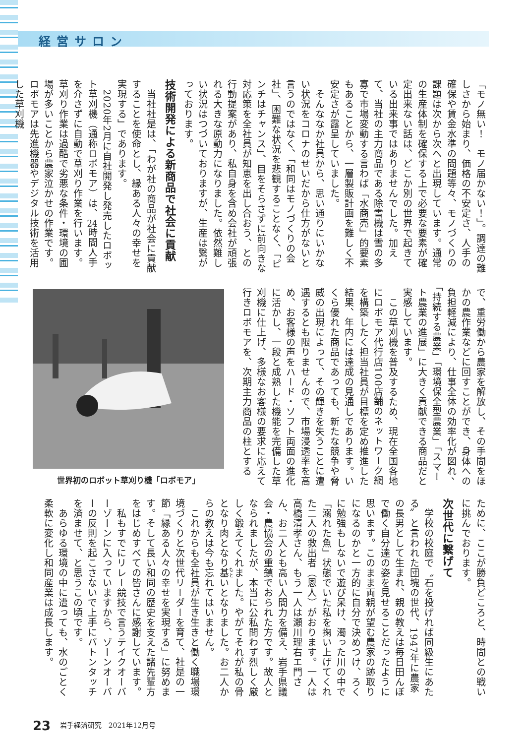経営サロン
「モノ無い！　モノ届かない！」。調達の難しさから始まり、価格の不安定さ、人手の確保や賃金水準の問題等々、モノづくりの課題は次から次へと出現しています。通常の生産体制を確保する上で必要な要素が確定出来ない話は、どこか別の世界で起きている出来事ではありませんでした。加えて、当社の主力商品である除雪機は雪の多寡で市場変動する言わば「水商売」的要素もあることから、一層製販計画を難しく不安定さが露呈していました。
　そんななか社員から、思い通りにいかない状況をコロナのせいだから仕方がないと言うのではなく、「和同はモノづくりの会社」、困難な状況を悲観することなく、「ピンチはチャンス」、目をそらさずに前向きな対応策を全社員が知恵を出し合おう、との行動提案があり、私自身を含め会社が頑張れる大きな原動力になりました。依然難しい状況はつづいておりますが、生産は繋がっております。
技術開発による新商品で社会に貢献
　当社社是は、「わが社の商品が社会に貢献することを使命とし、縁ある人々の幸せを実現する」であります。
　2020年2月に自社開発し発売したロボット草刈機（通称ロボモア）は、24時間人手を介さずに自動で草刈り作業を行います。草刈り作業は過酷で劣悪な条件・環境の圃場が多いことから農家泣かせの作業です。ロボモアは先進機器やデジタル技術を活用した草刈機
で、重労働から農家を解放し、その手間をほかの農作業などに回すことができ、身体への負担軽減により、仕事全体の効率化が図れ、「持続する農業」「環境保全型農業」「スマート農業の進展」に大きく貢献できる商品だと実感しています。
　この草刈機を普及するため、現在全国各地にロボモア代行店100店舗のネットワーク網を構築したく担当社員が目標を定め推進した結果、年内には達成の見通しであります。いくら優れた商品であっても、新たな競争や脅威の出現によって、その輝きを失うことに遭遇するとも限りませんので、市場浸透率を高め、お客様の声をハード・ソフト両面の進化に活かし、一段と成熟した機能を完備した草刈機に仕上げ、多様なお客様の要求に応えて行きロボモアを、次期主力商品の柱とする
世界初のロボット草刈り機「ロボモア」
ために、ここが勝負どころと、時間との戦いに挑んでおります。
次世代に繋げて
　学校の校庭で〝石を投げれば同級生にあたる〟と言われた団塊の世代、1947年に農家の長男として生まれ、親の教えは毎日田んぼで働く自分達の姿を見せることだったように思います。このまま両親が望む農家の跡取りになるのかと一方的に自分で決めつけ、ろくに勉強もしないで遊び呆け、濁った川の中で「溺れた魚」状態でいた私を掬い上げてくれた二人の救出者（恩人）がおります。一人は高橋清孝さん、もう一人は瀬川理右エ門さん、お二人とも高い人間力を備え、岩手県議会・農協会の重鎮でおられた方です。故人となられましたが、本当に公私問わず烈しく厳しく鍛えてくれました。やがてそれが私の骨となり肉となり基いとなりました。お二人からの教えは今も忘れてはいません。
　これからも全社員が生き生きと働く職場環境づくりと次世代リーダーを育て、社是の一節「縁ある人々の幸せを実現する」に努めます。そして長い和同の歴史を支えた諸先輩方をはじめすべての皆さんに感謝しています。
　私もすでにリレー競技で言うテイクオーバーゾーンに入っていますから、ゾーンオーバーの反則を起こさないで上手にバトンタッチを済ませて、と思うこの頃です。
　あらゆる環境の中に遭っても、水のごとく柔軟に変化し和同産業は成長します。
23 岩手経済研究　2021年12月号